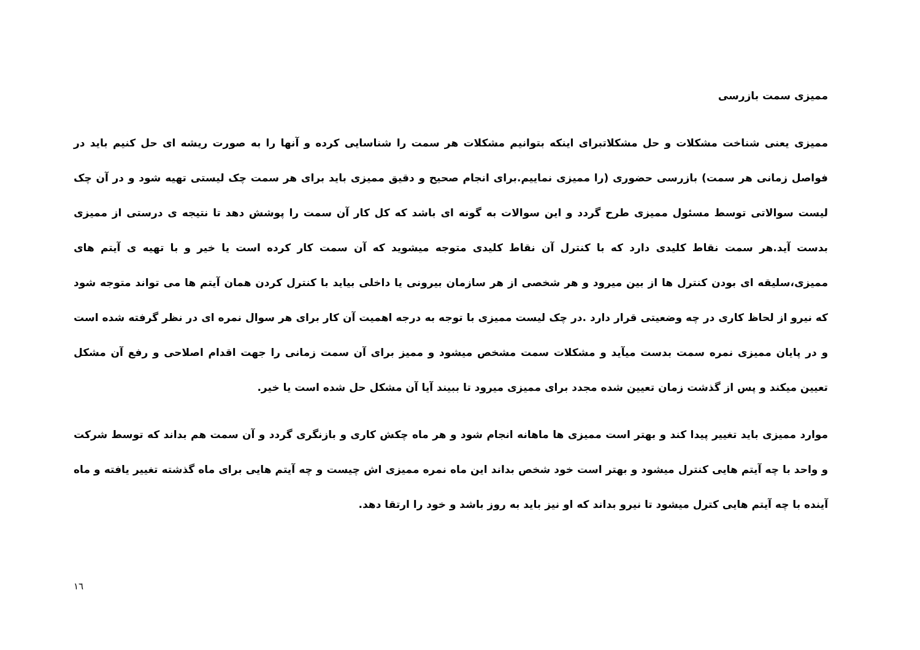ممیزی سمت بازرسی
ممیزی یعنی شناخت مشکلات و حل مشکلاتبرای اینکه بتوانیم مشکلات هر سمت را شناسایی کرده و آنها را به صورت ریشه ای حل کنیم باید در فواصل زمانی هر سمت) بازرسی حضوری (را ممیزی نماییم.برای انجام صحیح و دقیق ممیزی باید برای هر سمت چک لیستی تهیه شود و در آن چک لیست سوالاتی توسط مسئول ممیزی طرح گردد و این سوالات به گونه ای باشد که کل کار آن سمت را پوشش دهد تا نتیجه ی درستی از ممیزی بدست آید.هر سمت نقاط کلیدی دارد که با کنترل آن نقاط کلیدی متوجه میشوید که آن سمت کار کرده است یا خیر و با تهیه ی آیتم های ممیزی،سلیقه ای بودن کنترل ها از بین میرود و هر شخصی از هر سازمان بیرونی یا داخلی بیاید با کنترل کردن همان آیتم ها می تواند متوجه شود که نیرو از لحاظ کاری در چه وضعیتی قرار دارد .در چک لیست ممیزی با توجه به درجه اهمیت آن کار برای هر سوال نمره ای در نظر گرفته شده است و در پایان ممیزی نمره سمت بدست میآید و مشکلات سمت مشخص میشود و ممیز برای آن سمت زمانی را جهت اقدام اصلاحی و رفع آن مشکل تعیین میکند و پس از گذشت زمان تعیین شده مجدد برای ممیزی میرود تا ببیند آیا آن مشکل حل شده است یا خیر.
موارد ممیزی باید تغییر پیدا کند و بهتر است ممیزی ها ماهانه انجام شود و هر ماه چکش کاری و بازنگری گردد و آن سمت هم بداند که توسط شرکت و واحد با چه آیتم هایی کنترل میشود و بهتر است خود شخص بداند این ماه نمره ممیزی اش چیست و چه آیتم هایی برای ماه گذشته تغییر یافته و ماه آینده با چه آیتم هایی کترل میشود تا نیرو بداند که او نیز باید به روز باشد و خود را ارتقا دهد.
١٦